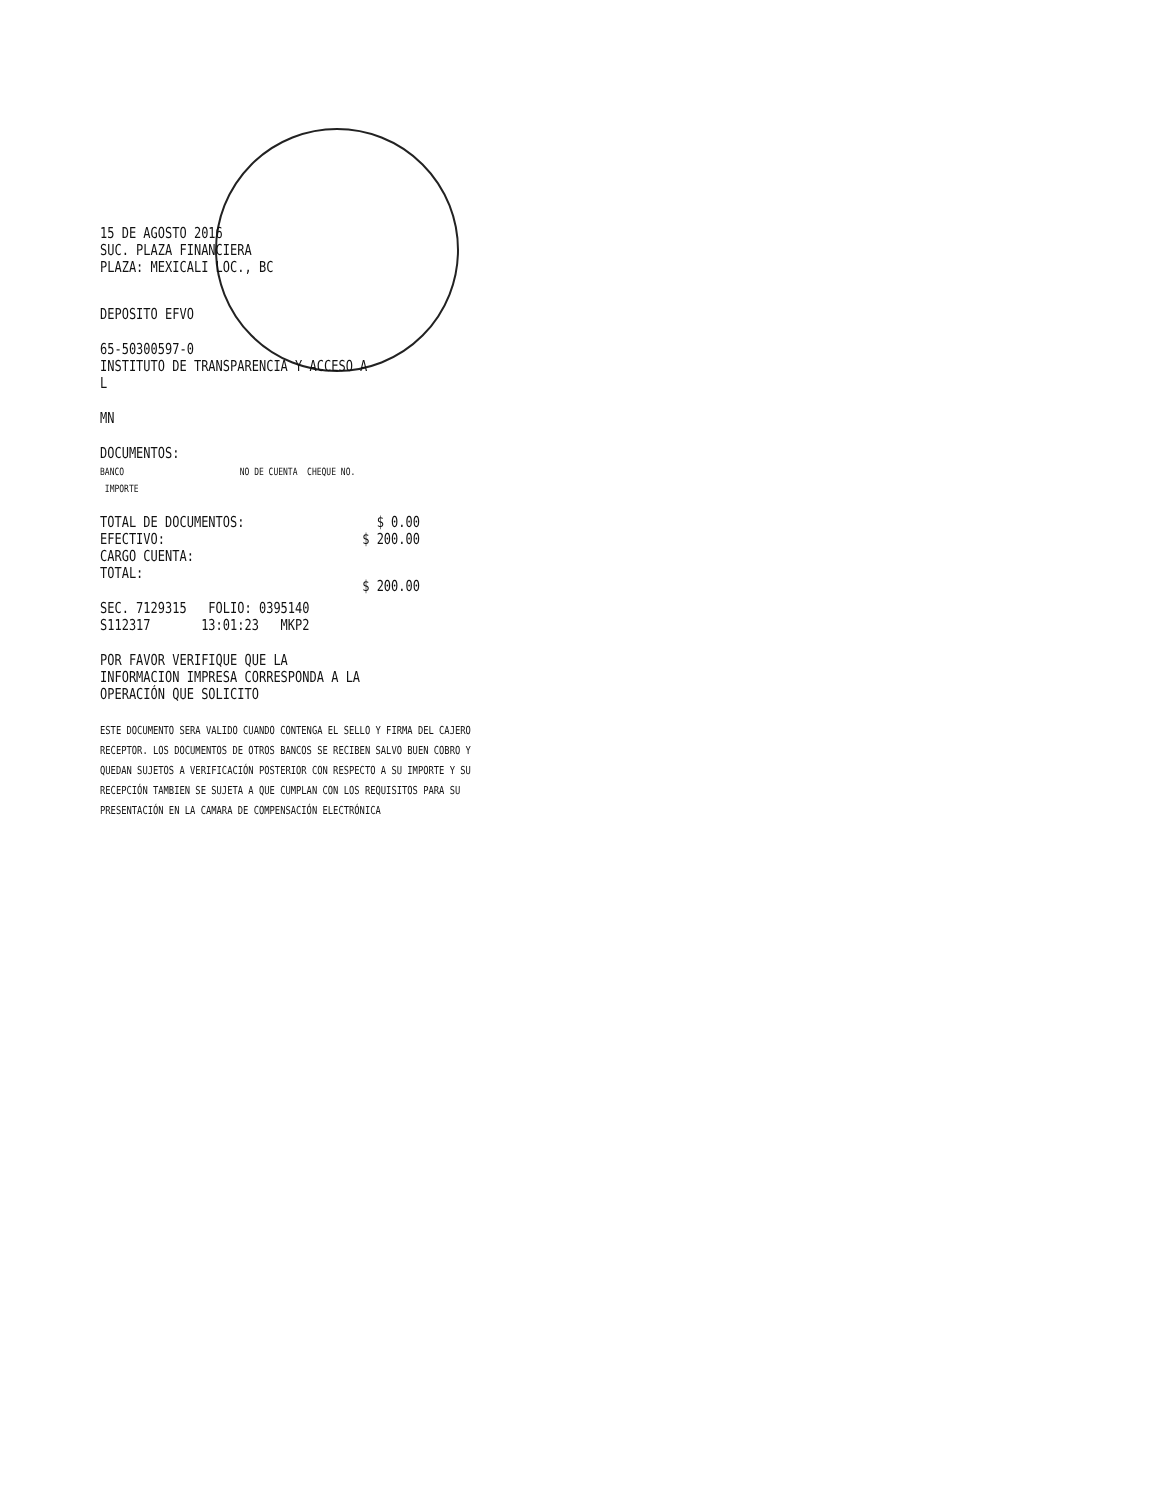15 DE AGOSTO 2016
SUC. PLAZA FINANCIERA
PLAZA: MEXICALI LOC., BC
DEPOSITO EFVO
65-50300597-0
INSTITUTO DE TRANSPARENCIA Y ACCESO A L
MN
DOCUMENTOS:
BANCO NO DE CUENTA CHEQUE NO. IMPORTE
| TOTAL DE DOCUMENTOS: | $ 0.00 |
| EFECTIVO: | $ 200.00 |
| CARGO CUENTA: | |
| TOTAL: | $ 200.00 |
SEC. 7129315 FOLIO: 0395140
S112317 13:01:23 MKP2
POR FAVOR VERIFIQUE QUE LA INFORMACION IMPRESA CORRESPONDA A LA OPERACIÓN QUE SOLICITO
ESTE DOCUMENTO SERA VALIDO CUANDO CONTENGA EL SELLO Y FIRMA DEL CAJERO RECEPTOR. LOS DOCUMENTOS DE OTROS BANCOS SE RECIBEN SALVO BUEN COBRO Y QUEDAN SUJETOS A VERIFICACIÓN POSTERIOR CON RESPECTO A SU IMPORTE Y SU RECEPCIÓN TAMBIEN SE SUJETA A QUE CUMPLAN CON LOS REQUISITOS PARA SU PRESENTACIÓN EN LA CAMARA DE COMPENSACIÓN ELECTRÓNICA